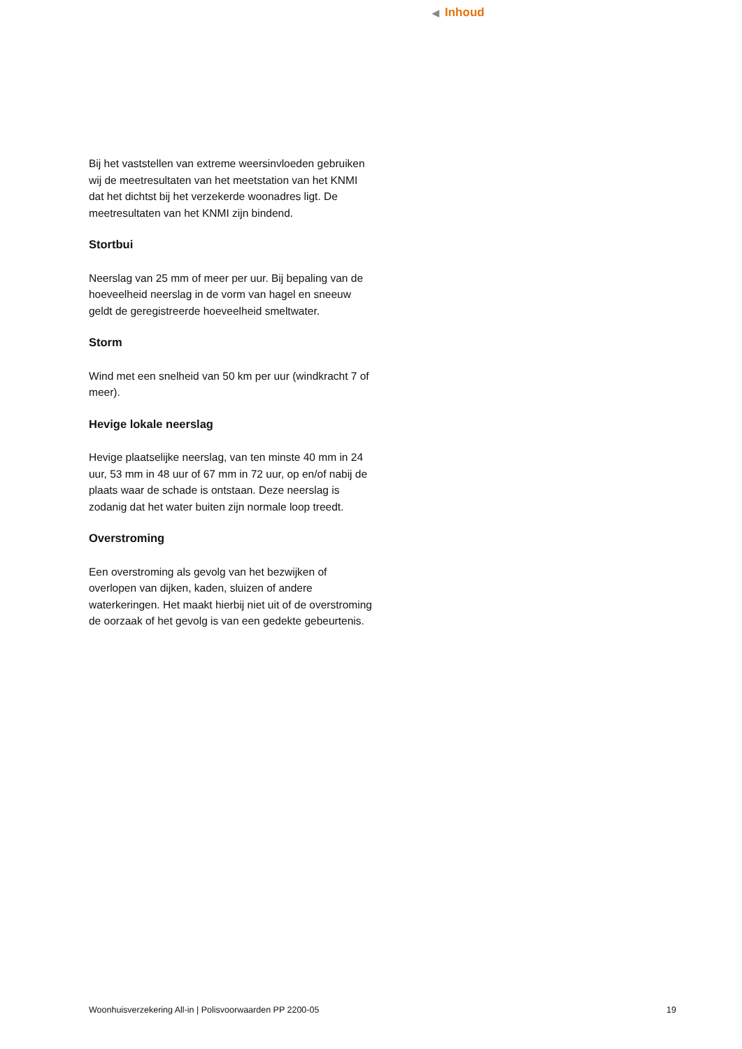◀ Inhoud
Bij het vaststellen van extreme weersinvloeden gebruiken wij de meetresultaten van het meetstation van het KNMI dat het dichtst bij het verzekerde woonadres ligt. De meetresultaten van het KNMI zijn bindend.
Stortbui
Neerslag van 25 mm of meer per uur. Bij bepaling van de hoeveelheid neerslag in de vorm van hagel en sneeuw geldt de geregistreerde hoeveelheid smeltwater.
Storm
Wind met een snelheid van 50 km per uur (windkracht 7 of meer).
Hevige lokale neerslag
Hevige plaatselijke neerslag, van ten minste 40 mm in 24 uur, 53 mm in 48 uur of 67 mm in 72 uur, op en/of nabij de plaats waar de schade is ontstaan. Deze neerslag is zodanig dat het water buiten zijn normale loop treedt.
Overstroming
Een overstroming als gevolg van het bezwijken of overlopen van dijken, kaden, sluizen of andere waterkeringen. Het maakt hierbij niet uit of de overstroming de oorzaak of het gevolg is van een gedekte gebeurtenis.
Woonhuisverzekering All-in | Polisvoorwaarden PP 2200-05 19